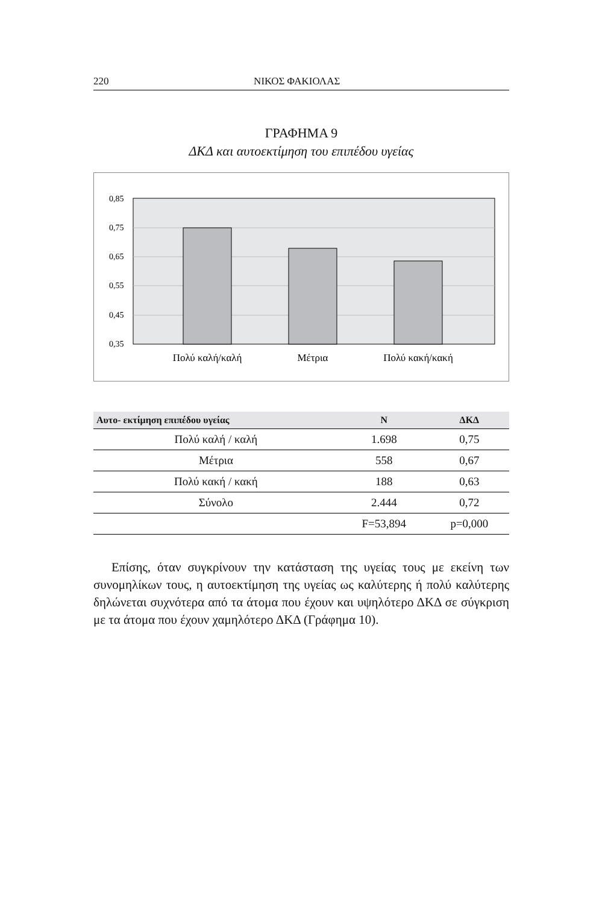220 ΝΙΚΟΣ ΦΑΚΙΟΛΑΣ
ΓΡΑΦΗΜΑ 9
ΔΚΔ και αυτοεκτίμηση του επιπέδου υγείας
0,85
0,75
0,65
0,55
0,45
0,35
Πολύ καλή/καλή
Μέτρια
Πολύ κακή/κακή
| Αυτο- εκτίμηση επιπέδου υγείας | Ν | ΔΚΔ |
| --- | --- | --- |
| Πολύ καλή / καλή | 1.698 | 0,75 |
| Μέτρια | 558 | 0,67 |
| Πολύ κακή / κακή | 188 | 0,63 |
| Σύνολο | 2.444 | 0,72 |
| | F=53,894 | p=0,000 |
Επίσης, όταν συγκρίνουν την κατάσταση της υγείας τους με εκείνη των συνομηλίκων τους, η αυτοεκτίμηση της υγείας ως καλύτερης ή πολύ καλύτερης δηλώνεται συχνότερα από τα άτομα που έχουν και υψηλότερο ΔΚΔ σε σύγκριση με τα άτομα που έχουν χαμηλότερο ΔΚΔ (Γράφημα 10).